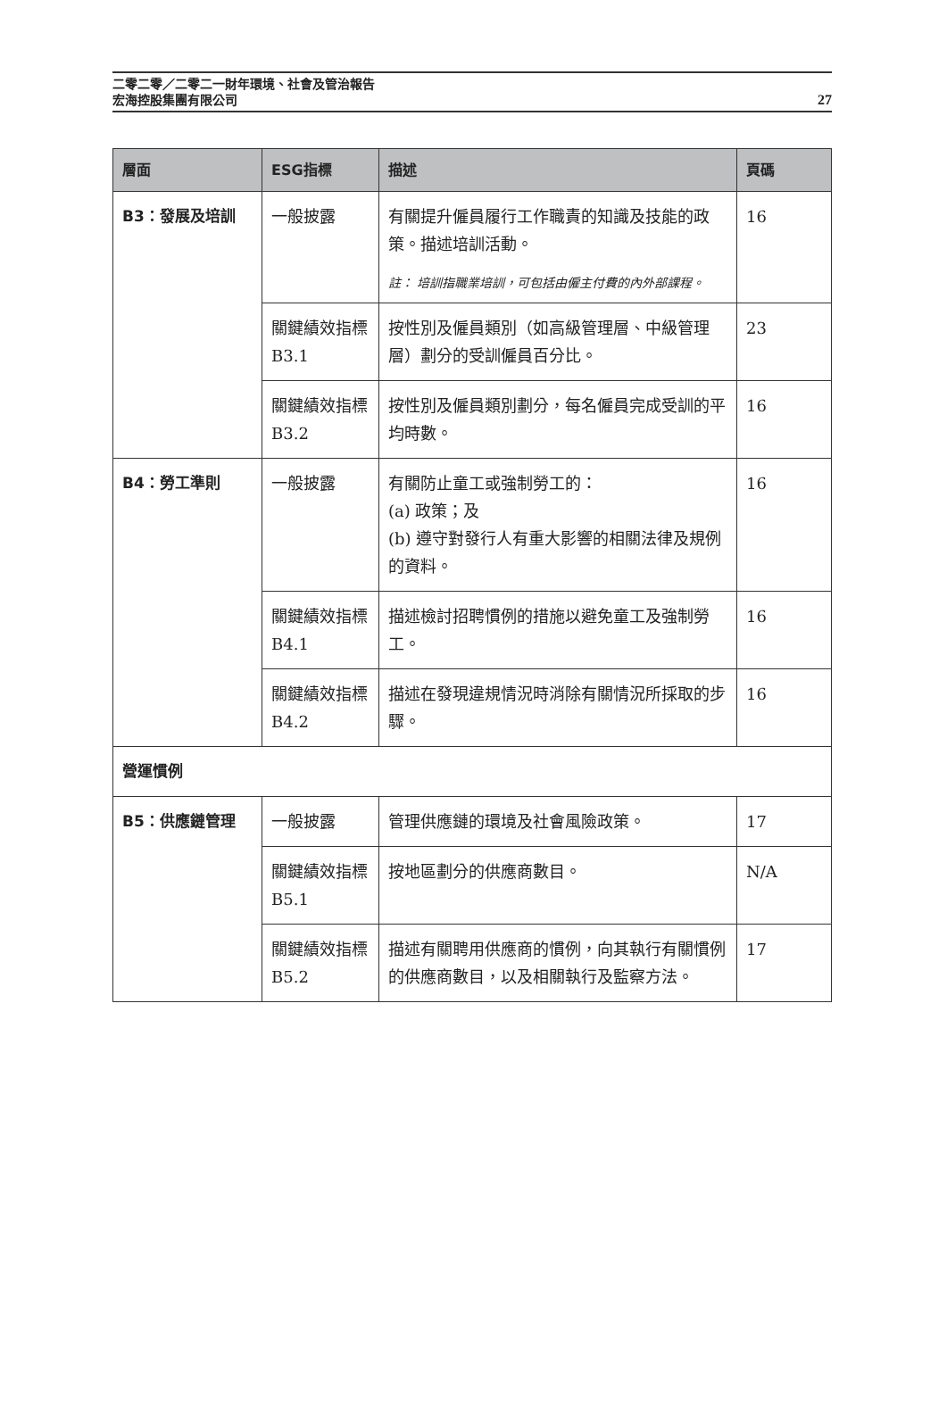二零二零／二零二一財年環境、社會及管治報告
宏海控股集團有限公司
27
| 層面 | ESG指標 | 描述 | 頁碼 |
| --- | --- | --- | --- |
| B3：發展及培訓 | 一般披露 | 有關提升僱員履行工作職責的知識及技能的政策。描述培訓活動。 註： 培訓指職業培訓，可包括由僱主付費的內外部課程。 | 16 |
| | 關鍵績效指標B3.1 | 按性別及僱員類別（如高級管理層、中級管理層）劃分的受訓僱員百分比。 | 23 |
| | 關鍵績效指標B3.2 | 按性別及僱員類別劃分，每名僱員完成受訓的平均時數。 | 16 |
| B4：勞工準則 | 一般披露 | 有關防止童工或強制勞工的： (a) 政策；及 (b) 遵守對發行人有重大影響的相關法律及規例的資料。 | 16 |
| | 關鍵績效指標B4.1 | 描述檢討招聘慣例的措施以避免童工及強制勞工。 | 16 |
| | 關鍵績效指標B4.2 | 描述在發現違規情況時消除有關情況所採取的步驟。 | 16 |
| 營運慣例 | | | |
| B5：供應鏈管理 | 一般披露 | 管理供應鏈的環境及社會風險政策。 | 17 |
| | 關鍵績效指標B5.1 | 按地區劃分的供應商數目。 | N/A |
| | 關鍵績效指標B5.2 | 描述有關聘用供應商的慣例，向其執行有關慣例的供應商數目，以及相關執行及監察方法。 | 17 |